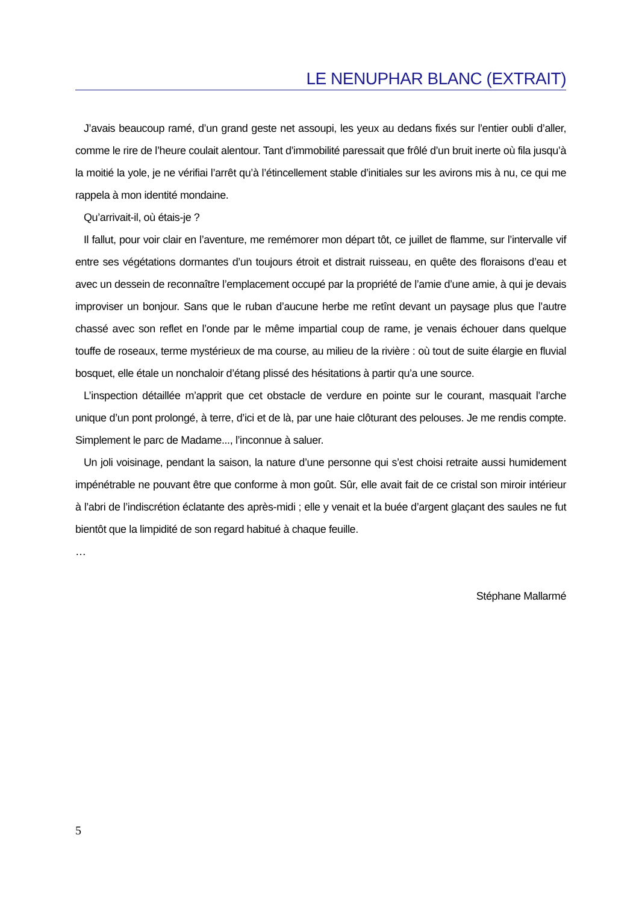LE NENUPHAR BLANC (EXTRAIT)
J’avais beaucoup ramé, d’un grand geste net assoupi, les yeux au dedans fixés sur l’entier oubli d’aller, comme le rire de l’heure coulait alentour. Tant d’immobilité paressait que frôlé d’un bruit inerte où fila jusqu’à la moitié la yole, je ne vérifiai l’arrêt qu’à l’étincellement stable d’initiales sur les avirons mis à nu, ce qui me rappela à mon identité mondaine.
Qu’arrivait-il, où étais-je ?
Il fallut, pour voir clair en l’aventure, me remémorer mon départ tôt, ce juillet de flamme, sur l’intervalle vif entre ses végétations dormantes d’un toujours étroit et distrait ruisseau, en quête des floraisons d’eau et avec un dessein de reconnaître l’emplacement occupé par la propriété de l’amie d’une amie, à qui je devais improviser un bonjour. Sans que le ruban d’aucune herbe me retînt devant un paysage plus que l’autre chassé avec son reflet en l’onde par le même impartial coup de rame, je venais échouer dans quelque touffe de roseaux, terme mystérieux de ma course, au milieu de la rivière : où tout de suite élargie en fluvial bosquet, elle étale un nonchaloir d’étang plissé des hésitations à partir qu’a une source.
L’inspection détaillée m’apprit que cet obstacle de verdure en pointe sur le courant, masquait l’arche unique d’un pont prolongé, à terre, d’ici et de là, par une haie clôturant des pelouses. Je me rendis compte. Simplement le parc de Madame..., l’inconnue à saluer.
Un joli voisinage, pendant la saison, la nature d’une personne qui s’est choisi retraite aussi humidement impénétrable ne pouvant être que conforme à mon goût. Sûr, elle avait fait de ce cristal son miroir intérieur à l’abri de l’indiscrétion éclatante des après-midi ; elle y venait et la buée d’argent glaçant des saules ne fut bientôt que la limpidité de son regard habitué à chaque feuille.
…
Stéphane Mallarmé
5